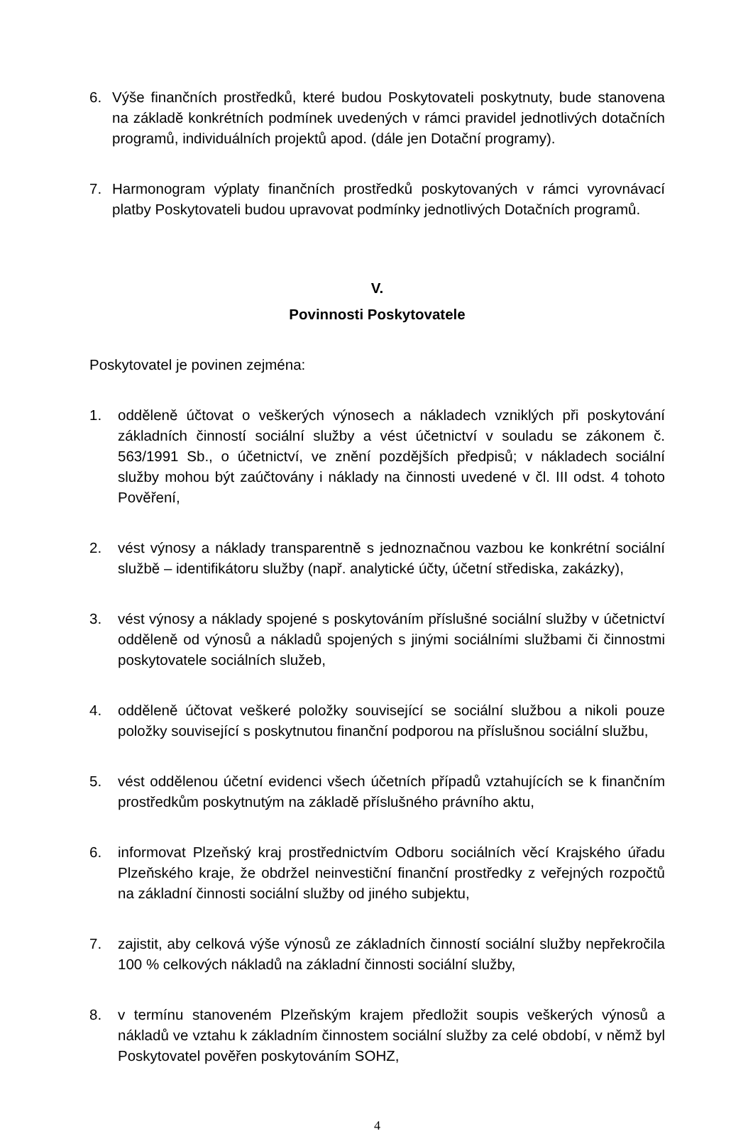6. Výše finančních prostředků, které budou Poskytovateli poskytnuty, bude stanovena na základě konkrétních podmínek uvedených v rámci pravidel jednotlivých dotačních programů, individuálních projektů apod. (dále jen Dotační programy).
7. Harmonogram výplaty finančních prostředků poskytovaných v rámci vyrovnávací platby Poskytovateli budou upravovat podmínky jednotlivých Dotačních programů.
V.
Povinnosti Poskytovatele
Poskytovatel je povinen zejména:
1. odděleně účtovat o veškerých výnosech a nákladech vzniklých při poskytování základních činností sociální služby a vést účetnictví v souladu se zákonem č. 563/1991 Sb., o účetnictví, ve znění pozdějších předpisů; v nákladech sociální služby mohou být zaúčtovány i náklady na činnosti uvedené v čl. III odst. 4 tohoto Pověření,
2. vést výnosy a náklady transparentně s jednoznačnou vazbou ke konkrétní sociální službě – identifikátoru služby (např. analytické účty, účetní střediska, zakázky),
3. vést výnosy a náklady spojené s poskytováním příslušné sociální služby v účetnictví odděleně od výnosů a nákladů spojených s jinými sociálními službami či činnostmi poskytovatele sociálních služeb,
4. odděleně účtovat veškeré položky související se sociální službou a nikoli pouze položky související s poskytnutou finanční podporou na příslušnou sociální službu,
5. vést oddělenou účetní evidenci všech účetních případů vztahujících se k finančním prostředkům poskytnutým na základě příslušného právního aktu,
6. informovat Plzeňský kraj prostřednictvím Odboru sociálních věcí Krajského úřadu Plzeňského kraje, že obdržel neinvestiční finanční prostředky z veřejných rozpočtů na základní činnosti sociální služby od jiného subjektu,
7. zajistit, aby celková výše výnosů ze základních činností sociální služby nepřekročila 100 % celkových nákladů na základní činnosti sociální služby,
8. v termínu stanoveném Plzeňským krajem předložit soupis veškerých výnosů a nákladů ve vztahu k základním činnostem sociální služby za celé období, v němž byl Poskytovatel pověřen poskytováním SOHZ,
4